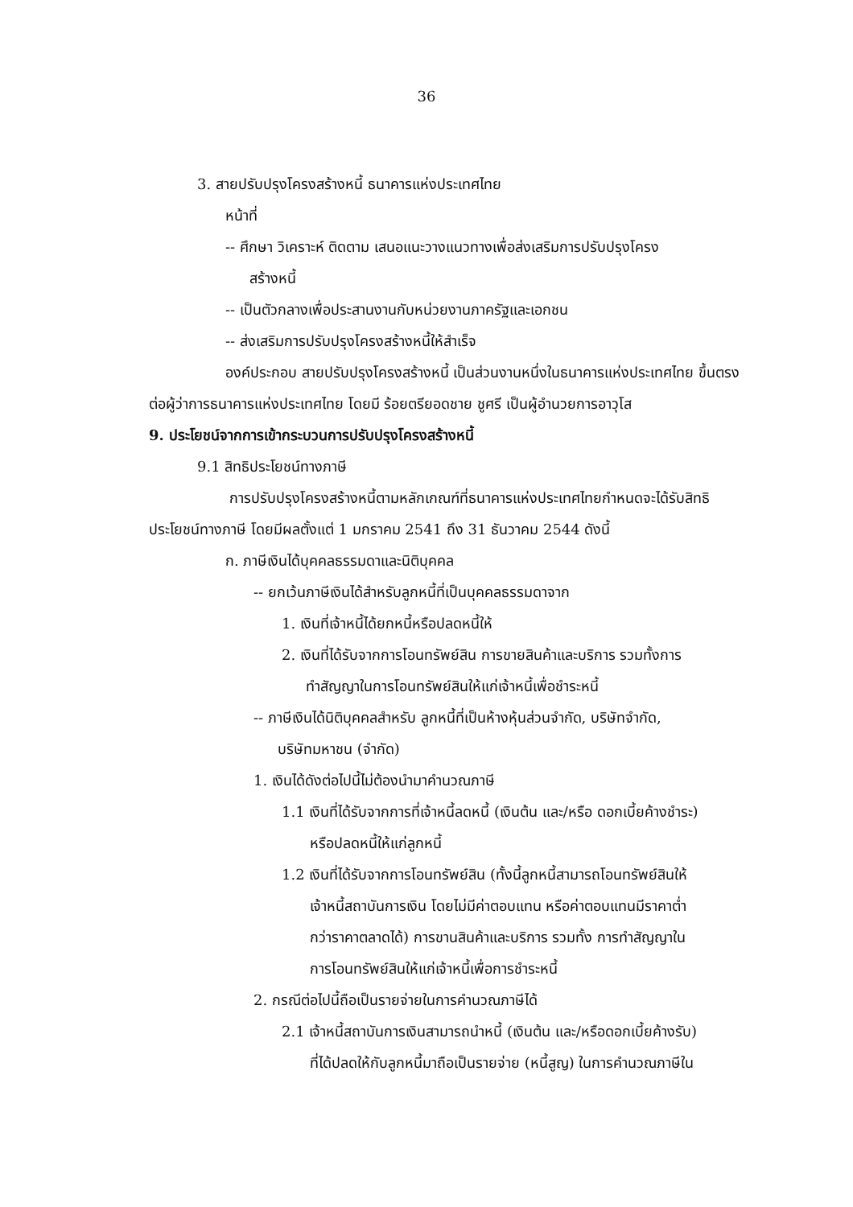36
3. สายปรับปรุงโครงสร้างหนี้ ธนาคารแห่งประเทศไทย
หน้าที่
-- ศึกษา วิเคราะห์ ติดตาม เสนอแนะวางแนวทางเพื่อส่งเสริมการปรับปรุงโครง
สร้างหนี้
-- เป็นตัวกลางเพื่อประสานงานกับหน่วยงานภาครัฐและเอกชน
-- ส่งเสริมการปรับปรุงโครงสร้างหนี้ให้สำเร็จ
องค์ประกอบ สายปรับปรุงโครงสร้างหนี้ เป็นส่วนงานหนึ่งในธนาคารแห่งประเทศไทย ขึ้นตรงต่อผู้ว่าการธนาคารแห่งประเทศไทย โดยมี ร้อยตรียอดชาย ชูศรี เป็นผู้อำนวยการอาวุโส
9. ประโยชน์จากการเข้ากระบวนการปรับปรุงโครงสร้างหนี้
9.1 สิทธิประโยชน์ทางภาษี
การปรับปรุงโครงสร้างหนี้ตามหลักเกณฑ์ที่ธนาคารแห่งประเทศไทยกำหนดจะได้รับสิทธิประโยชน์ทางภาษี โดยมีผลตั้งแต่ 1 มกราคม 2541 ถึง 31 ธันวาคม 2544 ดังนี้
ก. ภาษีเงินได้บุคคลธรรมดาและนิติบุคคล
-- ยกเว้นภาษีเงินได้สำหรับลูกหนี้ที่เป็นบุคคลธรรมดาจาก
1. เงินที่เจ้าหนี้ได้ยกหนี้หรือปลดหนี้ให้
2. เงินที่ได้รับจากการโอนทรัพย์สิน การขายสินค้าและบริการ รวมทั้งการ
ทำสัญญาในการโอนทรัพย์สินให้แก่เจ้าหนี้เพื่อชำระหนี้
-- ภาษีเงินได้นิติบุคคลสำหรับ ลูกหนี้ที่เป็นห้างหุ้นส่วนจำกัด, บริษัทจำกัด,
บริษัทมหาชน (จำกัด)
1. เงินได้ดังต่อไปนี้ไม่ต้องนำมาคำนวณภาษี
1.1 เงินที่ได้รับจากการที่เจ้าหนี้ลดหนี้ (เงินต้น และ/หรือ ดอกเบี้ยค้างชำระ)
หรือปลดหนี้ให้แก่ลูกหนี้
1.2 เงินที่ได้รับจากการโอนทรัพย์สิน (ทั้งนี้ลูกหนี้สามารถโอนทรัพย์สินให้
เจ้าหนี้สถาบันการเงิน โดยไม่มีค่าตอบแทน หรือค่าตอบแทนมีราคาต่ำ
กว่าราคาตลาดได้) การขานสินค้าและบริการ รวมทั้ง การทำสัญญาใน
การโอนทรัพย์สินให้แก่เจ้าหนี้เพื่อการชำระหนี้
2. กรณีต่อไปนี้ถือเป็นรายจ่ายในการคำนวณภาษีได้
2.1 เจ้าหนี้สถาบันการเงินสามารถนำหนี้ (เงินต้น และ/หรือดอกเบี้ยค้างรับ)
ที่ได้ปลดให้กับลูกหนี้มาถือเป็นรายจ่าย (หนี้สูญ) ในการคำนวณภาษีใน